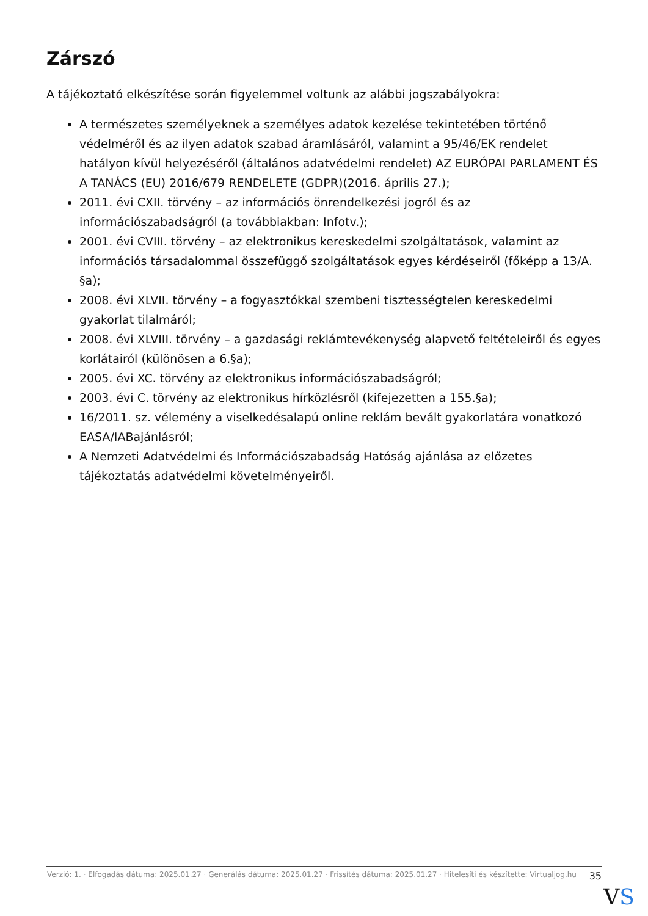Zárszó
A tájékoztató elkészítése során figyelemmel voltunk az alábbi jogszabályokra:
A természetes személyeknek a személyes adatok kezelése tekintetében történő védelméről és az ilyen adatok szabad áramlásáról, valamint a 95/46/EK rendelet hatályon kívül helyezéséről (általános adatvédelmi rendelet) AZ EURÓPAI PARLAMENT ÉS A TANÁCS (EU) 2016/679 RENDELETE (GDPR)(2016. április 27.);
2011. évi CXII. törvény – az információs önrendelkezési jogról és az információszabadságról (a továbbiakban: Infotv.);
2001. évi CVIII. törvény – az elektronikus kereskedelmi szolgáltatások, valamint az információs társadalommal összefüggő szolgáltatások egyes kérdéseiről (főképp a 13/A. §a);
2008. évi XLVII. törvény – a fogyasztókkal szembeni tisztességtelen kereskedelmi gyakorlat tilalmáról;
2008. évi XLVIII. törvény – a gazdasági reklámtevékenység alapvető feltételeiről és egyes korlátairól (különösen a 6.§a);
2005. évi XC. törvény az elektronikus információszabadságról;
2003. évi C. törvény az elektronikus hírközlésről (kifejezetten a 155.§a);
16/2011. sz. vélemény a viselkedésalapú online reklám bevált gyakorlatára vonatkozó EASA/IABajánlásról;
A Nemzeti Adatvédelmi és Információszabadság Hatóság ajánlása az előzetes tájékoztatás adatvédelmi követelményeiről.
Verzió: 1. · Elfogadás dátuma: 2025.01.27 · Generálás dátuma: 2025.01.27 · Frissítés dátuma: 2025.01.27 · Hitelesíti és készítette: Virtualjog.hu
35
VS